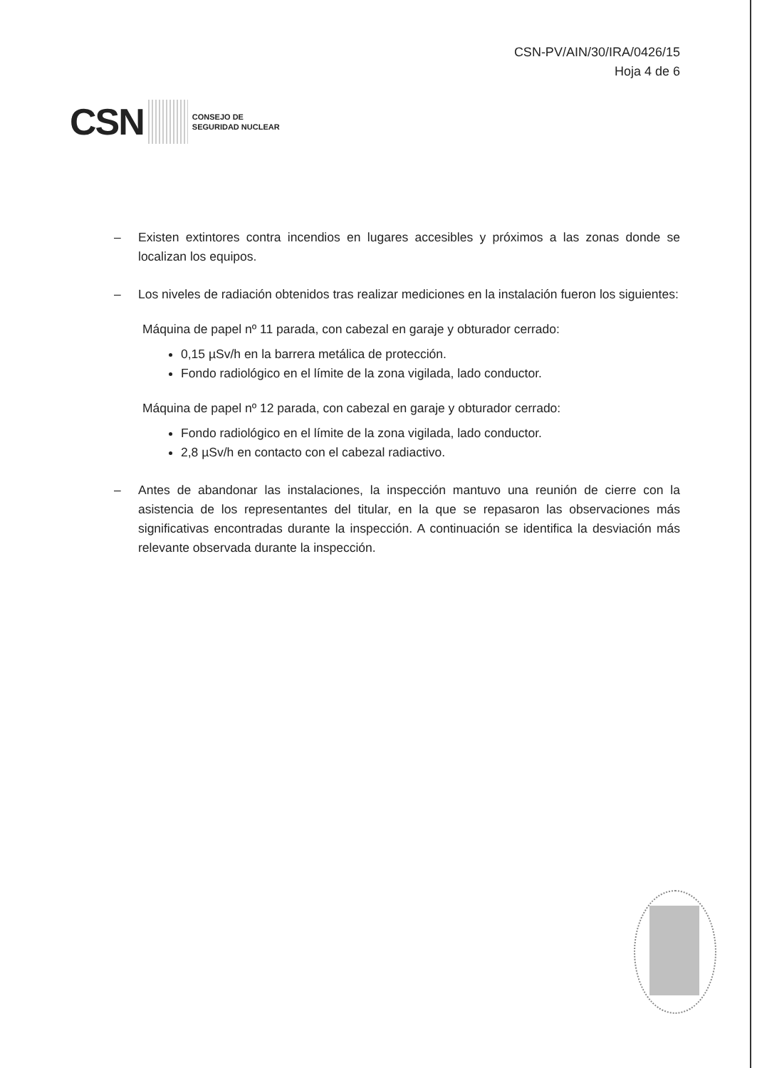CSN-PV/AIN/30/IRA/0426/15
Hoja 4 de 6
CSN
CONSEJO DE
SEGURIDAD NUCLEAR
– Existen extintores contra incendios en lugares accesibles y próximos a las zonas donde se localizan los equipos.
– Los niveles de radiación obtenidos tras realizar mediciones en la instalación fueron los siguientes:
Máquina de papel nº 11 parada, con cabezal en garaje y obturador cerrado:
0,15 µSv/h en la barrera metálica de protección.
Fondo radiológico en el límite de la zona vigilada, lado conductor.
Máquina de papel nº 12 parada, con cabezal en garaje y obturador cerrado:
Fondo radiológico en el límite de la zona vigilada, lado conductor.
2,8 µSv/h en contacto con el cabezal radiactivo.
– Antes de abandonar las instalaciones, la inspección mantuvo una reunión de cierre con la asistencia de los representantes del titular, en la que se repasaron las observaciones más significativas encontradas durante la inspección. A continuación se identifica la desviación más relevante observada durante la inspección.